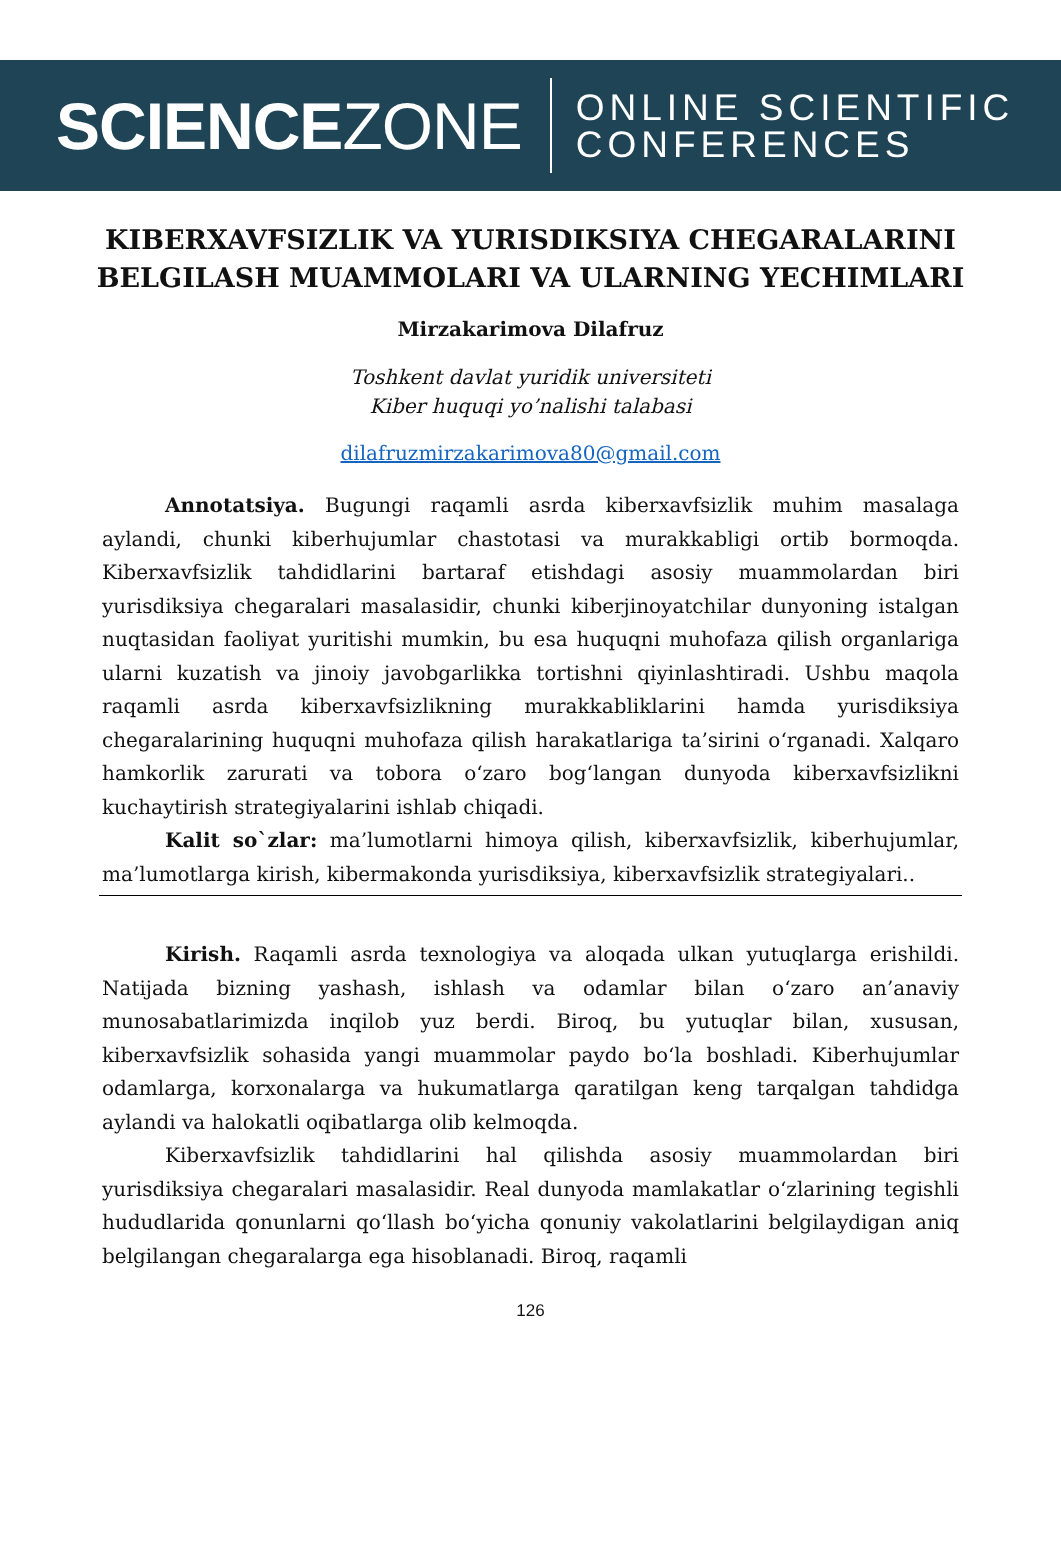SCIENCEZONE
ONLINE SCIENTIFIC
CONFERENCES
KIBERXAVFSIZLIK VA YURISDIKSIYA CHEGARALARINI BELGILASH MUAMMOLARI VA ULARNING YECHIMLARI
Mirzakarimova Dilafruz
Toshkent davlat yuridik universiteti
Kiber huquqi yo’nalishi talabasi
dilafruzmirzakarimova80@gmail.com
Annotatsiya. Bugungi raqamli asrda kiberxavfsizlik muhim masalaga aylandi, chunki kiberhujumlar chastotasi va murakkabligi ortib bormoqda. Kiberxavfsizlik tahdidlarini bartaraf etishdagi asosiy muammolardan biri yurisdiksiya chegaralari masalasidir, chunki kiberjinoyatchilar dunyoning istalgan nuqtasidan faoliyat yuritishi mumkin, bu esa huquqni muhofaza qilish organlariga ularni kuzatish va jinoiy javobgarlikka tortishni qiyinlashtiradi. Ushbu maqola raqamli asrda kiberxavfsizlikning murakkabliklarini hamda yurisdiksiya chegaralarining huquqni muhofaza qilish harakatlariga ta’sirini o‘rganadi. Xalqaro hamkorlik zarurati va tobora o‘zaro bog‘langan dunyoda kiberxavfsizlikni kuchaytirish strategiyalarini ishlab chiqadi.
Kalit so`zlar: ma’lumotlarni himoya qilish, kiberxavfsizlik, kiberhujumlar, ma’lumotlarga kirish, kibermakonda yurisdiksiya, kiberxavfsizlik strategiyalari..
Kirish. Raqamli asrda texnologiya va aloqada ulkan yutuqlarga erishildi. Natijada bizning yashash, ishlash va odamlar bilan o‘zaro an’anaviy munosabatlarimizda inqilob yuz berdi. Biroq, bu yutuqlar bilan, xususan, kiberxavfsizlik sohasida yangi muammolar paydo bo‘la boshladi. Kiberhujumlar odamlarga, korxonalarga va hukumatlarga qaratilgan keng tarqalgan tahdidga aylandi va halokatli oqibatlarga olib kelmoqda.
Kiberxavfsizlik tahdidlarini hal qilishda asosiy muammolardan biri yurisdiksiya chegaralari masalasidir. Real dunyoda mamlakatlar o‘zlarining tegishli hududlarida qonunlarni qo‘llash bo‘yicha qonuniy vakolatlarini belgilaydigan aniq belgilangan chegaralarga ega hisoblanadi. Biroq, raqamli
126